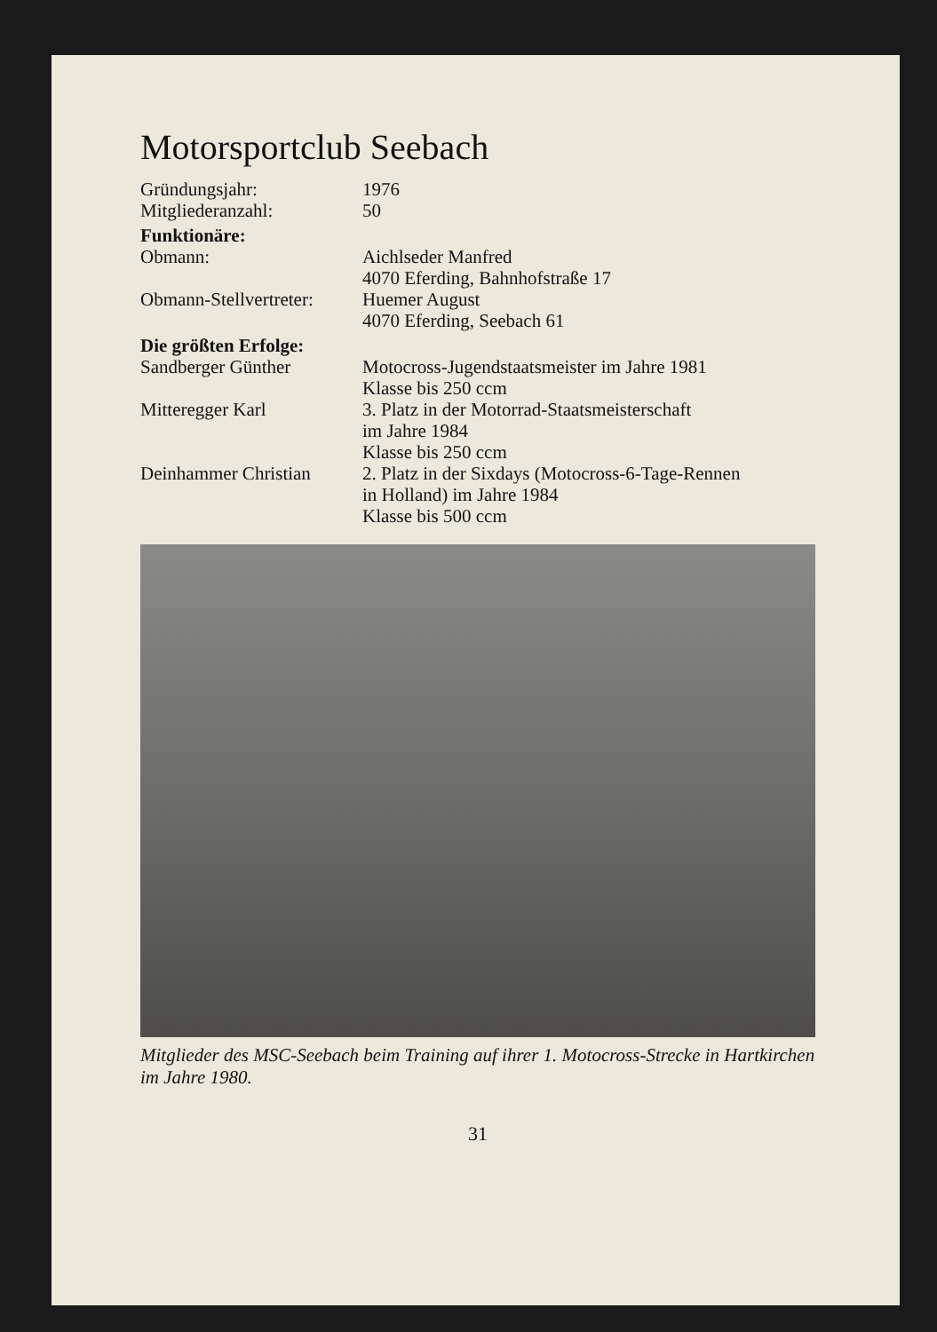Motorsportclub Seebach
| Gründungsjahr: | 1976 |
| Mitgliederanzahl: | 50 |
| Funktionäre: | |
| Obmann: | Aichlseder Manfred 4070 Eferding, Bahnhofstraße 17 |
| Obmann-Stellvertreter: | Huemer August 4070 Eferding, Seebach 61 |
| Die größten Erfolge: | |
| Sandberger Günther | Motocross-Jugendstaatsmeister im Jahre 1981 Klasse bis 250 ccm |
| Mitteregger Karl | 3. Platz in der Motorrad-Staatsmeisterschaft im Jahre 1984 Klasse bis 250 ccm |
| Deinhammer Christian | 2. Platz in der Sixdays (Motocross-6-Tage-Rennen in Holland) im Jahre 1984 Klasse bis 500 ccm |
Mitglieder des MSC-Seebach beim Training auf ihrer 1. Motocross-Strecke in Hartkirchen im Jahre 1980.
31